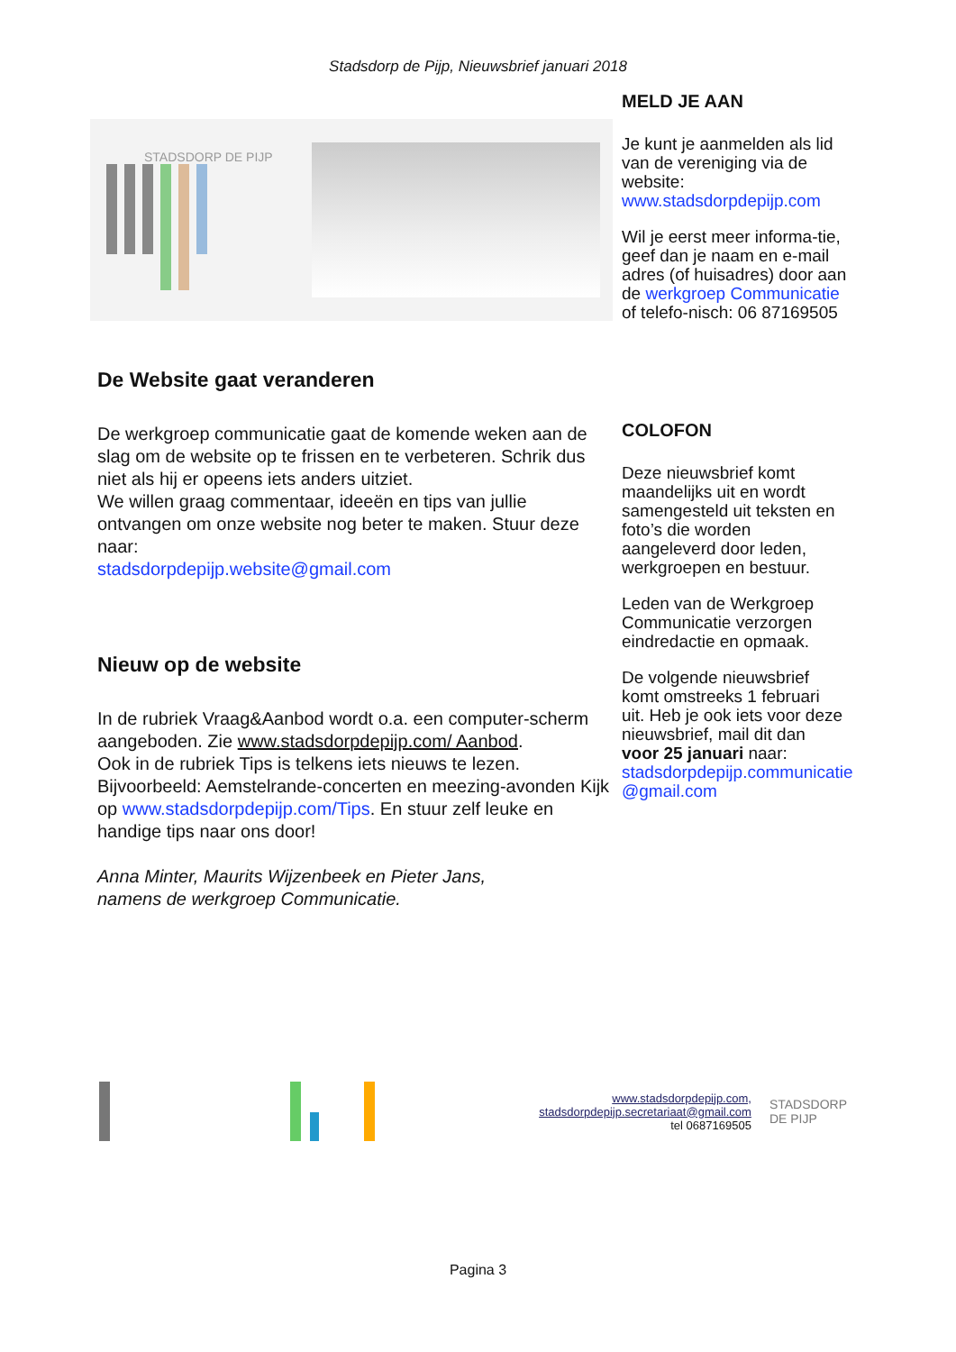Stadsdorp de Pijp, Nieuwsbrief januari 2018
STADSDORP DE PIJP
De Website gaat veranderen
De werkgroep communicatie gaat de komende weken aan de slag om de website op te frissen en te verbeteren. Schrik dus niet als hij er opeens iets anders uitziet.
We willen graag commentaar, ideeën en tips van jullie ontvangen om onze website nog beter te maken. Stuur deze naar:
stadsdorpdepijp.website@gmail.com
Nieuw op de website
In de rubriek Vraag&Aanbod wordt o.a. een computer-scherm aangeboden. Zie www.stadsdorpdepijp.com/ Aanbod.
Ook in de rubriek Tips is telkens iets nieuws te lezen.
Bijvoorbeeld: Aemstelrande-concerten en meezing-avonden Kijk op www.stadsdorpdepijp.com/Tips. En stuur zelf leuke en handige tips naar ons door!
Anna Minter, Maurits Wijzenbeek en Pieter Jans,
namens de werkgroep Communicatie.
MELD JE AAN
Je kunt je aanmelden als lid van de vereniging via de website:
www.stadsdorpdepijp.com
Wil je eerst meer informa-tie, geef dan je naam en e-mail adres (of huisadres) door aan de werkgroep Communicatie of telefo-nisch: 06 87169505
COLOFON
Deze nieuwsbrief komt maandelijks uit en wordt samengesteld uit teksten en foto’s die worden aangeleverd door leden, werkgroepen en bestuur.
Leden van de Werkgroep Communicatie verzorgen eindredactie en opmaak.
De volgende nieuwsbrief komt omstreeks 1 februari uit. Heb je ook iets voor deze nieuwsbrief, mail dit dan voor 25 januari naar: stadsdorpdepijp.communicatie @gmail.com
www.stadsdorpdepijp.com,
stadsdorpdepijp.secretariaat@gmail.com
tel 0687169505
STADSDORP
DE PIJP
Pagina 3